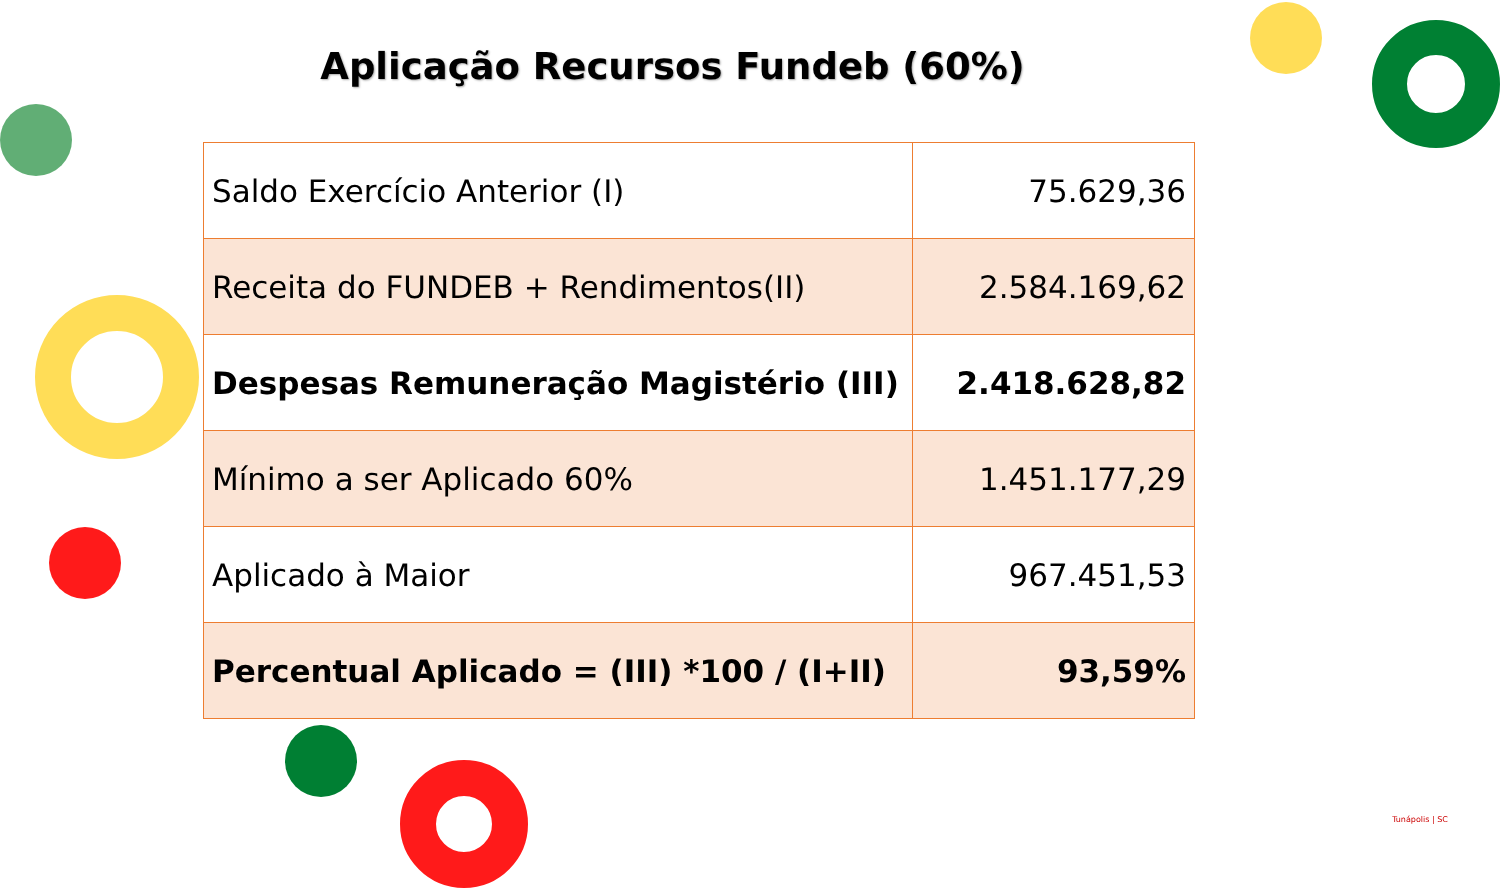Aplicação Recursos Fundeb (60%)
| Saldo Exercício Anterior (I) | 75.629,36 |
| Receita do FUNDEB + Rendimentos(II) | 2.584.169,62 |
| Despesas Remuneração Magistério (III) | 2.418.628,82 |
| Mínimo a ser Aplicado 60% | 1.451.177,29 |
| Aplicado à Maior | 967.451,53 |
| Percentual Aplicado = (III) *100 / (I+II) | 93,59% |
Tunápolis | SC